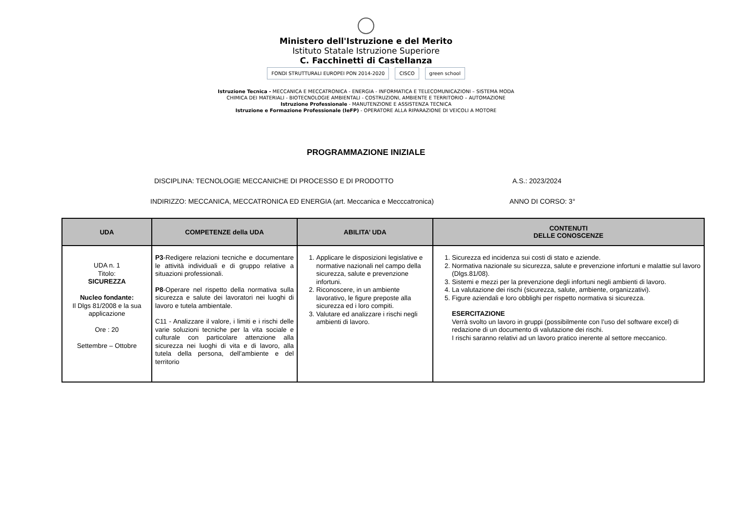Ministero dell'Istruzione e del Merito
Istituto Statale Istruzione Superiore
C. Facchinetti di Castellanza
FONDI STRUTTURALI EUROPEI PON 2014-2020 CISCO green school
Istruzione Tecnica - MECCANICA E MECCATRONICA - ENERGIA - INFORMATICA E TELECOMUNICAZIONI – SISTEMA MODA
CHIMICA DEI MATERIALI - BIOTECNOLOGIE AMBIENTALI - COSTRUZIONI, AMBIENTE E TERRITORIO – AUTOMAZIONE
Istruzione Professionale - MANUTENZIONE E ASSISTENZA TECNICA
Istruzione e Formazione Professionale (IeFP) - OPERATORE ALLA RIPARAZIONE DI VEICOLI A MOTORE
PROGRAMMAZIONE INIZIALE
DISCIPLINA: TECNOLOGIE MECCANICHE DI PROCESSO E DI PRODOTTO A.S.: 2023/2024
INDIRIZZO: MECCANICA, MECCATRONICA ED ENERGIA (art. Meccanica e Mecccatronica) ANNO DI CORSO: 3°
| UDA | COMPETENZE della UDA | ABILITA’ UDA | CONTENUTI DELLE CONOSCENZE |
| --- | --- | --- | --- |
| UDA n. 1 Titolo: SICUREZZA Nucleo fondante: Il Dlgs 81/2008 e la sua applicazione Ore : 20 Settembre – Ottobre | P3 -Redigere relazioni tecniche e documentare le attività individuali e di gruppo relative a situazioni professionali. P8 -Operare nel rispetto della normativa sulla sicurezza e salute dei lavoratori nei luoghi di lavoro e tutela ambientale. C11 - Analizzare il valore, i limiti e i rischi delle varie soluzioni tecniche per la vita sociale e culturale con particolare attenzione alla sicurezza nei luoghi di vita e di lavoro, alla tutela della persona, dell’ambiente e del territorio | 1. Applicare le disposizioni legislative e normative nazionali nel campo della sicurezza, salute e prevenzione infortuni. 2. Riconoscere, in un ambiente lavorativo, le figure preposte alla sicurezza ed i loro compiti. 3. Valutare ed analizzare i rischi negli ambienti di lavoro. | 1. Sicurezza ed incidenza sui costi di stato e aziende. 2. Normativa nazionale su sicurezza, salute e prevenzione infortuni e malattie sul lavoro (Dlgs.81/08). 3. Sistemi e mezzi per la prevenzione degli infortuni negli ambienti di lavoro. 4. La valutazione dei rischi (sicurezza, salute, ambiente, organizzativi). 5. Figure aziendali e loro obblighi per rispetto normativa si sicurezza. ESERCITAZIONE Verrà svolto un lavoro in gruppi (possibilmente con l’uso del software excel) di redazione di un documento di valutazione dei rischi. I rischi saranno relativi ad un lavoro pratico inerente al settore meccanico. |